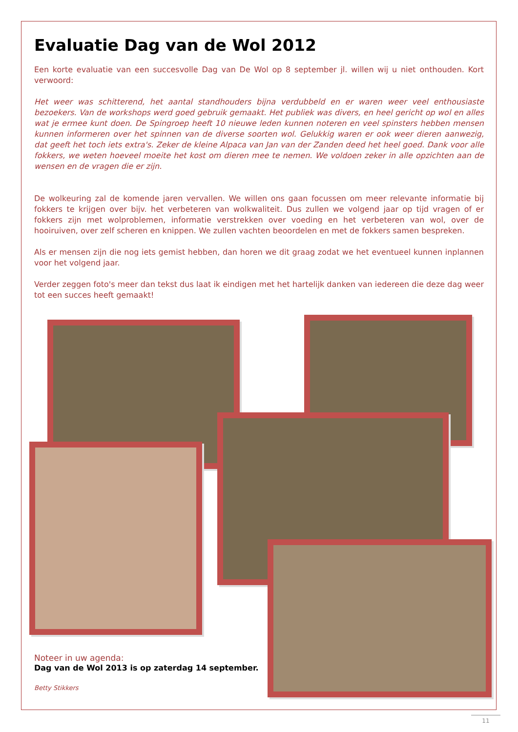Evaluatie Dag van de Wol 2012
Een korte evaluatie van een succesvolle Dag van De Wol op 8 september jl. willen wij u niet onthouden. Kort verwoord:
Het weer was schitterend, het aantal standhouders bijna verdubbeld en er waren weer veel enthousiaste bezoekers. Van de workshops werd goed gebruik gemaakt. Het publiek was divers, en heel gericht op wol en alles wat je ermee kunt doen. De Spingroep heeft 10 nieuwe leden kunnen noteren en veel spinsters hebben mensen kunnen informeren over het spinnen van de diverse soorten wol. Gelukkig waren er ook weer dieren aanwezig, dat geeft het toch iets extra's. Zeker de kleine Alpaca van Jan van der Zanden deed het heel goed. Dank voor alle fokkers, we weten hoeveel moeite het kost om dieren mee te nemen. We voldoen zeker in alle opzichten aan de wensen en de vragen die er zijn.
De wolkeuring zal de komende jaren vervallen. We willen ons gaan focussen om meer relevante informatie bij fokkers te krijgen over bijv. het verbeteren van wolkwaliteit. Dus zullen we volgend jaar op tijd vragen of er fokkers zijn met wolproblemen, informatie verstrekken over voeding en het verbeteren van wol, over de hooiruiven, over zelf scheren en knippen. We zullen vachten beoordelen en met de fokkers samen bespreken.
Als er mensen zijn die nog iets gemist hebben, dan horen we dit graag zodat we het eventueel kunnen inplannen voor het volgend jaar.
Verder zeggen foto's meer dan tekst dus laat ik eindigen met het hartelijk danken van iedereen die deze dag weer tot een succes heeft gemaakt!
Noteer in uw agenda:
Dag van de Wol 2013 is op zaterdag 14 september.
Betty Stikkers
11